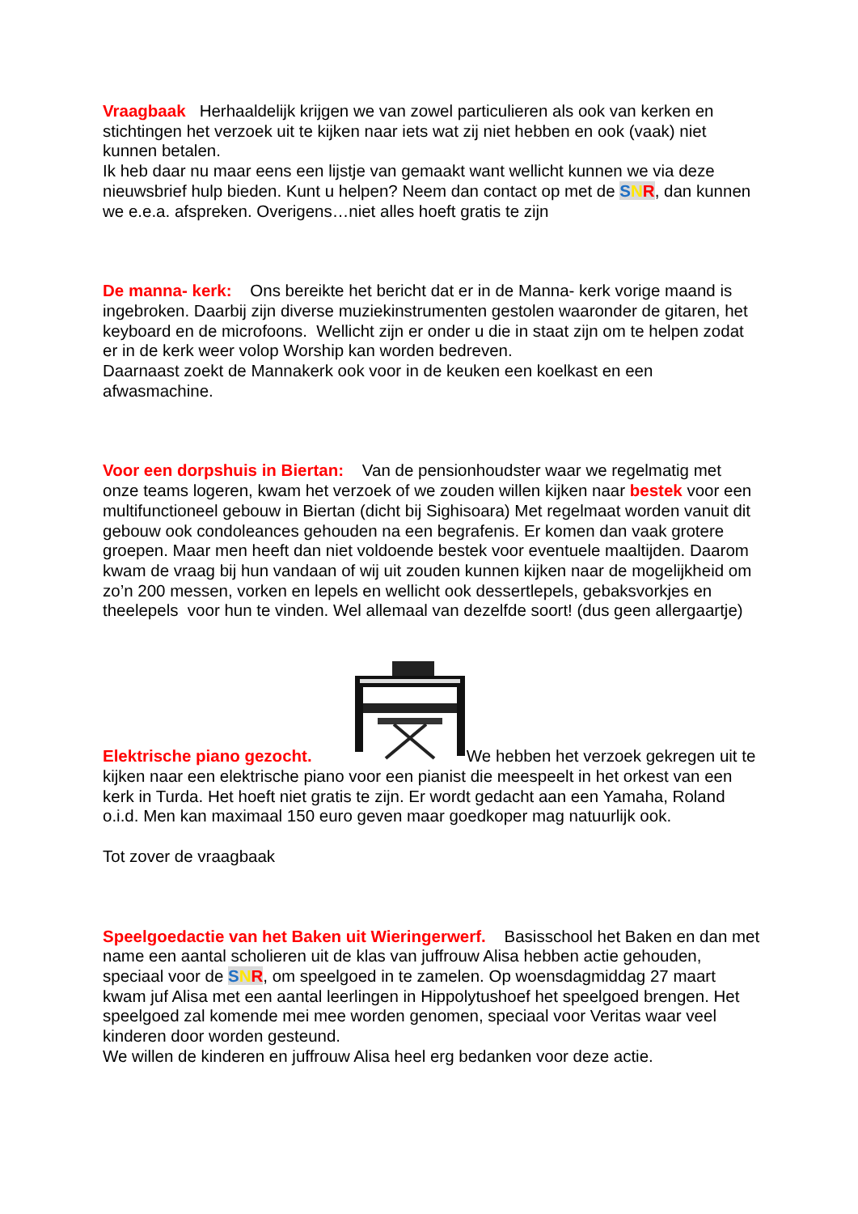Vraagbaak Herhaaldelijk krijgen we van zowel particulieren als ook van kerken en stichtingen het verzoek uit te kijken naar iets wat zij niet hebben en ook (vaak) niet kunnen betalen.
Ik heb daar nu maar eens een lijstje van gemaakt want wellicht kunnen we via deze nieuwsbrief hulp bieden. Kunt u helpen? Neem dan contact op met de SNR, dan kunnen we e.e.a. afspreken. Overigens…niet alles hoeft gratis te zijn
De manna- kerk: Ons bereikte het bericht dat er in de Manna- kerk vorige maand is ingebroken. Daarbij zijn diverse muziekinstrumenten gestolen waaronder de gitaren, het keyboard en de microfoons. Wellicht zijn er onder u die in staat zijn om te helpen zodat er in de kerk weer volop Worship kan worden bedreven.
Daarnaast zoekt de Mannakerk ook voor in de keuken een koelkast en een afwasmachine.
Voor een dorpshuis in Biertan: Van de pensionhoudster waar we regelmatig met onze teams logeren, kwam het verzoek of we zouden willen kijken naar bestek voor een multifunctioneel gebouw in Biertan (dicht bij Sighisoara) Met regelmaat worden vanuit dit gebouw ook condoleances gehouden na een begrafenis. Er komen dan vaak grotere groepen. Maar men heeft dan niet voldoende bestek voor eventuele maaltijden. Daarom kwam de vraag bij hun vandaan of wij uit zouden kunnen kijken naar de mogelijkheid om zo’n 200 messen, vorken en lepels en wellicht ook dessertlepels, gebaksvorkjes en theelepels voor hun te vinden. Wel allemaal van dezelfde soort! (dus geen allergaartje)
Elektrische piano gezocht. We hebben het verzoek gekregen uit te kijken naar een elektrische piano voor een pianist die meespeelt in het orkest van een kerk in Turda. Het hoeft niet gratis te zijn. Er wordt gedacht aan een Yamaha, Roland o.i.d. Men kan maximaal 150 euro geven maar goedkoper mag natuurlijk ook.
Tot zover de vraagbaak
Speelgoedactie van het Baken uit Wieringerwerf. Basisschool het Baken en dan met name een aantal scholieren uit de klas van juffrouw Alisa hebben actie gehouden, speciaal voor de SNR, om speelgoed in te zamelen. Op woensdagmiddag 27 maart kwam juf Alisa met een aantal leerlingen in Hippolytushoef het speelgoed brengen. Het speelgoed zal komende mei mee worden genomen, speciaal voor Veritas waar veel kinderen door worden gesteund.
We willen de kinderen en juffrouw Alisa heel erg bedanken voor deze actie.